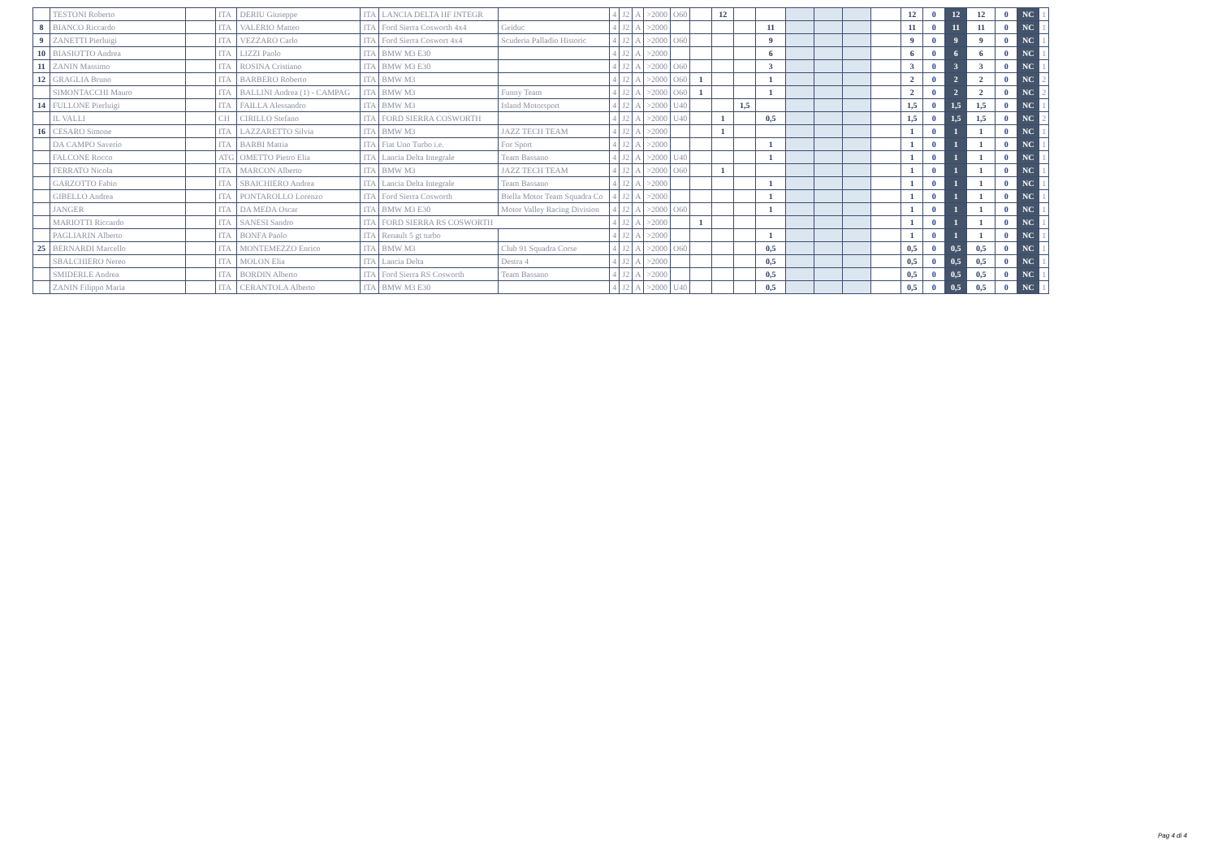| | TESTONI Roberto | | ITA | DERIU Giuseppe | ITA | LANCIA DELTA HF INTEGR | | 4 | J2 | A | >2000 | O60 | | 12 | | | | | | | 12 | 0 | 12 | 12 | 0 | NC | 1 |
| 8 | BIANCO Riccardo | | ITA | VALERIO Matteo | ITA | Ford Sierra Cosworth 4x4 | Geiduc | 4 | J2 | A | >2000 | | | | | 11 | | | | | 11 | 0 | 11 | 11 | 0 | NC | 1 |
| 9 | ZANETTI Pierluigi | | ITA | VEZZARO Carlo | ITA | Ford Sierra Coswort 4x4 | Scuderia Palladio Historic | 4 | J2 | A | >2000 | O60 | | | | 9 | | | | | 9 | 0 | 9 | 9 | 0 | NC | 1 |
| 10 | BIASIOTTO Andrea | | ITA | LIZZI Paolo | ITA | BMW M3 E30 | | 4 | J2 | A | >2000 | | | | | 6 | | | | | 6 | 0 | 6 | 6 | 0 | NC | 1 |
| 11 | ZANIN Massimo | | ITA | ROSINA Cristiano | ITA | BMW M3 E30 | | 4 | J2 | A | >2000 | O60 | | | | 3 | | | | | 3 | 0 | 3 | 3 | 0 | NC | 1 |
| 12 | GRAGLIA Bruno | | ITA | BARBERO Roberto | ITA | BMW M3 | | 4 | J2 | A | >2000 | O60 | 1 | | | 1 | | | | | 2 | 0 | 2 | 2 | 0 | NC | 2 |
| | SIMONTACCHI Mauro | | ITA | BALLINI Andrea (1) - CAMPAG | ITA | BMW M3 | Funny Team | 4 | J2 | A | >2000 | O60 | 1 | | | 1 | | | | | 2 | 0 | 2 | 2 | 0 | NC | 2 |
| 14 | FULLONE Pierluigi | | ITA | FAILLA Alessandro | ITA | BMW M3 | Island Motorsport | 4 | J2 | A | >2000 | U40 | | | 1,5 | | | | | | 1,5 | 0 | 1,5 | 1,5 | 0 | NC | 1 |
| | IL VALLI | | CH | CIRILLO Stefano | ITA | FORD SIERRA COSWORTH | | 4 | J2 | A | >2000 | U40 | | 1 | | 0,5 | | | | | 1,5 | 0 | 1,5 | 1,5 | 0 | NC | 2 |
| 16 | CESARO Simone | | ITA | LAZZARETTO Silvia | ITA | BMW M3 | JAZZ TECH TEAM | 4 | J2 | A | >2000 | | | 1 | | | | | | | 1 | 0 | 1 | 1 | 0 | NC | 1 |
| | DA CAMPO Saverio | | ITA | BARBI Mattia | ITA | Fiat Uno Turbo i.e. | For Sport | 4 | J2 | A | >2000 | | | | | 1 | | | | | 1 | 0 | 1 | 1 | 0 | NC | 1 |
| | FALCONE Rocco | | ATG | OMETTO Pietro Elia | ITA | Lancia Delta Integrale | Team Bassano | 4 | J2 | A | >2000 | U40 | | | | 1 | | | | | 1 | 0 | 1 | 1 | 0 | NC | 1 |
| | FERRATO Nicola | | ITA | MARCON Alberto | ITA | BMW M3 | JAZZ TECH TEAM | 4 | J2 | A | >2000 | O60 | | 1 | | | | | | | 1 | 0 | 1 | 1 | 0 | NC | 1 |
| | GARZOTTO Fabio | | ITA | SBAICHIERO Andrea | ITA | Lancia Delta Integrale | Team Bassano | 4 | J2 | A | >2000 | | | | | 1 | | | | | 1 | 0 | 1 | 1 | 0 | NC | 1 |
| | GIBELLO Andrea | | ITA | PONTAROLLO Lorenzo | ITA | Ford Sierra Cosworth | Biella Motor Team Squadra Co | 4 | J2 | A | >2000 | | | | | 1 | | | | | 1 | 0 | 1 | 1 | 0 | NC | 1 |
| | JANGER | | ITA | DA MEDA Oscar | ITA | BMW M3 E30 | Motor Valley Racing Division | 4 | J2 | A | >2000 | O60 | | | | 1 | | | | | 1 | 0 | 1 | 1 | 0 | NC | 1 |
| | MARIOTTI Riccardo | | ITA | SANESI Sandro | ITA | FORD SIERRA RS COSWORTH | | 4 | J2 | A | >2000 | | 1 | | | | | | | | 1 | 0 | 1 | 1 | 0 | NC | 1 |
| | PAGLIARIN Alberto | | ITA | BONFA Paolo | ITA | Renault 5 gt turbo | | 4 | J2 | A | >2000 | | | | | 1 | | | | | 1 | 0 | 1 | 1 | 0 | NC | 1 |
| 25 | BERNARDI Marcello | | ITA | MONTEMEZZO Enrico | ITA | BMW M3 | Club 91 Squadra Corse | 4 | J2 | A | >2000 | O60 | | | | 0,5 | | | | | 0,5 | 0 | 0,5 | 0,5 | 0 | NC | 1 |
| | SBALCHIERO Nereo | | ITA | MOLON Elia | ITA | Lancia Delta | Destra 4 | 4 | J2 | A | >2000 | | | | | 0,5 | | | | | 0,5 | 0 | 0,5 | 0,5 | 0 | NC | 1 |
| | SMIDERLE Andrea | | ITA | BORDIN Alberto | ITA | Ford Sierra RS Cosworth | Team Bassano | 4 | J2 | A | >2000 | | | | | 0,5 | | | | | 0,5 | 0 | 0,5 | 0,5 | 0 | NC | 1 |
| | ZANIN Filippo Maria | | ITA | CERANTOLA Alberto | ITA | BMW M3 E30 | | 4 | J2 | A | >2000 | U40 | | | | 0,5 | | | | | 0,5 | 0 | 0,5 | 0,5 | 0 | NC | 1 |
Pag 4 di 4